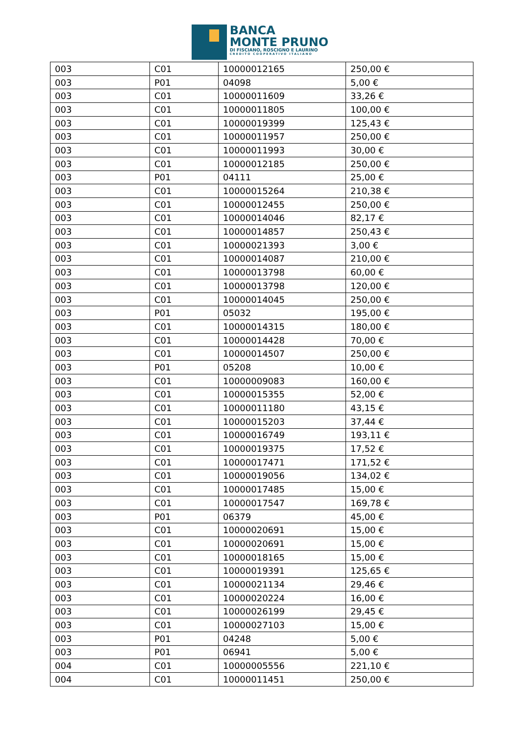BANCA
MONTE PRUNO
DI FISCIANO, ROSCIGNO E LAURINO
CREDITO COOPERATIVO ITALIANO
| 003 | C01 | 10000012165 | 250,00 € |
| 003 | P01 | 04098 | 5,00 € |
| 003 | C01 | 10000011609 | 33,26 € |
| 003 | C01 | 10000011805 | 100,00 € |
| 003 | C01 | 10000019399 | 125,43 € |
| 003 | C01 | 10000011957 | 250,00 € |
| 003 | C01 | 10000011993 | 30,00 € |
| 003 | C01 | 10000012185 | 250,00 € |
| 003 | P01 | 04111 | 25,00 € |
| 003 | C01 | 10000015264 | 210,38 € |
| 003 | C01 | 10000012455 | 250,00 € |
| 003 | C01 | 10000014046 | 82,17 € |
| 003 | C01 | 10000014857 | 250,43 € |
| 003 | C01 | 10000021393 | 3,00 € |
| 003 | C01 | 10000014087 | 210,00 € |
| 003 | C01 | 10000013798 | 60,00 € |
| 003 | C01 | 10000013798 | 120,00 € |
| 003 | C01 | 10000014045 | 250,00 € |
| 003 | P01 | 05032 | 195,00 € |
| 003 | C01 | 10000014315 | 180,00 € |
| 003 | C01 | 10000014428 | 70,00 € |
| 003 | C01 | 10000014507 | 250,00 € |
| 003 | P01 | 05208 | 10,00 € |
| 003 | C01 | 10000009083 | 160,00 € |
| 003 | C01 | 10000015355 | 52,00 € |
| 003 | C01 | 10000011180 | 43,15 € |
| 003 | C01 | 10000015203 | 37,44 € |
| 003 | C01 | 10000016749 | 193,11 € |
| 003 | C01 | 10000019375 | 17,52 € |
| 003 | C01 | 10000017471 | 171,52 € |
| 003 | C01 | 10000019056 | 134,02 € |
| 003 | C01 | 10000017485 | 15,00 € |
| 003 | C01 | 10000017547 | 169,78 € |
| 003 | P01 | 06379 | 45,00 € |
| 003 | C01 | 10000020691 | 15,00 € |
| 003 | C01 | 10000020691 | 15,00 € |
| 003 | C01 | 10000018165 | 15,00 € |
| 003 | C01 | 10000019391 | 125,65 € |
| 003 | C01 | 10000021134 | 29,46 € |
| 003 | C01 | 10000020224 | 16,00 € |
| 003 | C01 | 10000026199 | 29,45 € |
| 003 | C01 | 10000027103 | 15,00 € |
| 003 | P01 | 04248 | 5,00 € |
| 003 | P01 | 06941 | 5,00 € |
| 004 | C01 | 10000005556 | 221,10 € |
| 004 | C01 | 10000011451 | 250,00 € |